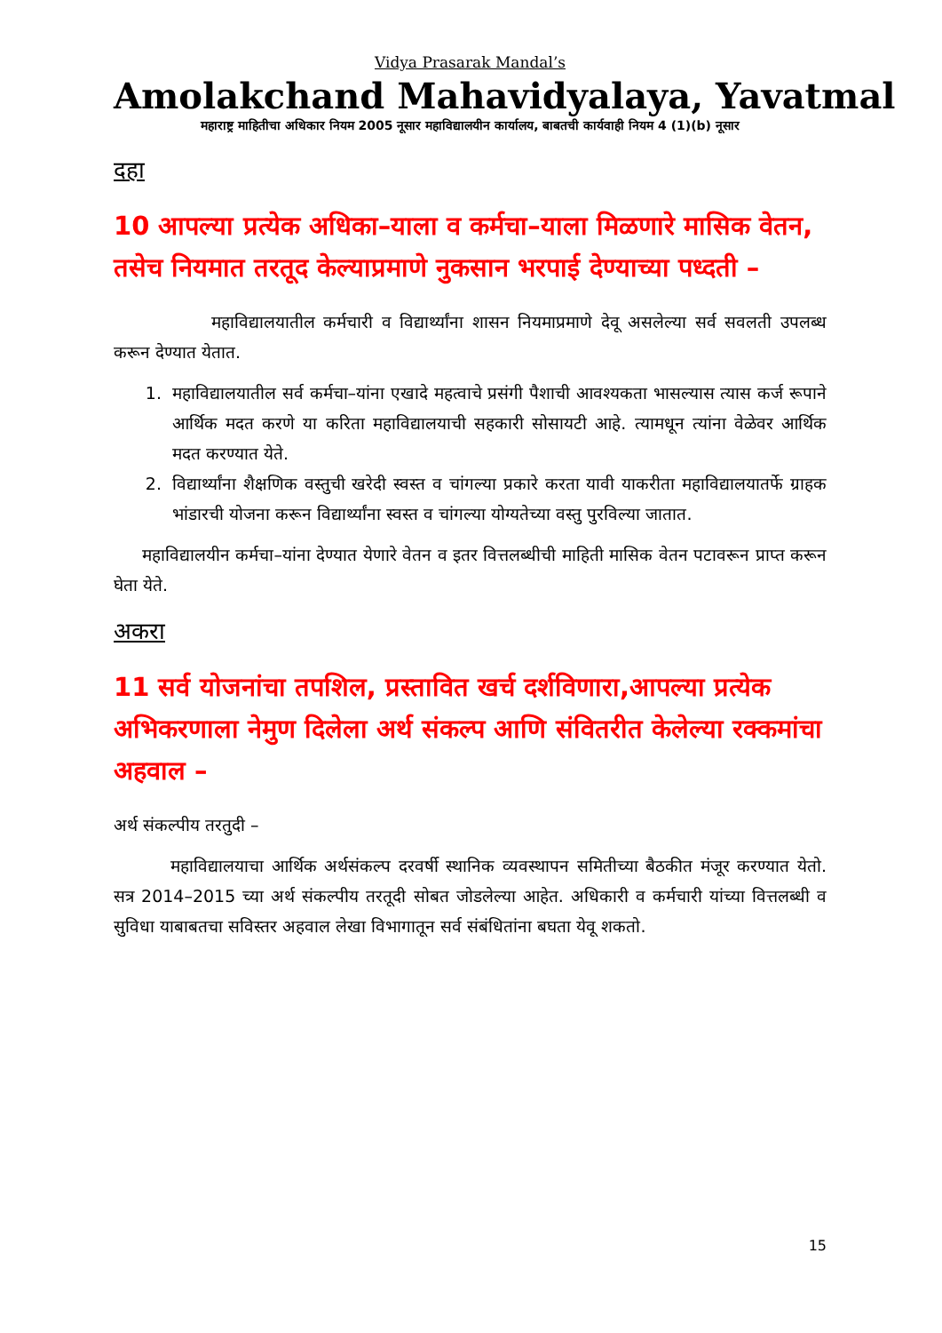Vidya Prasarak Mandal’s
Amolakchand Mahavidyalaya, Yavatmal
महाराष्ट्र माहितीचा अधिकार नियम 2005 नूसार महाविद्यालयीन कार्यालय, बाबतची कार्यवाही नियम 4 (1)(b) नूसार
दहा
10 आपल्या प्रत्येक अधिका–याला व कर्मचा–याला मिळणारे मासिक वेतन, तसेच नियमात तरतूद केल्याप्रमाणे नुकसान भरपाई देण्याच्या पध्दती –
महाविद्यालयातील कर्मचारी व विद्यार्थ्यांना शासन नियमाप्रमाणे देवू असलेल्या सर्व सवलती उपलब्ध करून देण्यात येतात.
1. महाविद्यालयातील सर्व कर्मचा–यांना एखादे महत्वाचे प्रसंगी पैशाची आवश्यकता भासल्यास त्यास कर्ज रूपाने आर्थिक मदत करणे या करिता महाविद्यालयाची सहकारी सोसायटी आहे. त्यामधून त्यांना वेळेवर आर्थिक मदत करण्यात येते.
2. विद्यार्थ्यांना शैक्षणिक वस्तुची खरेदी स्वस्त व चांगल्या प्रकारे करता यावी याकरीता महाविद्यालयातर्फे ग्राहक भांडारची योजना करून विद्यार्थ्यांना स्वस्त व चांगल्या योग्यतेच्या वस्तु पुरविल्या जातात.
महाविद्यालयीन कर्मचा–यांना देण्यात येणारे वेतन व इतर वित्तलब्धीची माहिती मासिक वेतन पटावरून प्राप्त करून घेता येते.
अकरा
11 सर्व योजनांचा तपशिल, प्रस्तावित खर्च दर्शविणारा,आपल्या प्रत्येक अभिकरणाला नेमुण दिलेला अर्थ संकल्प आणि संवितरीत केलेल्या रक्कमांचा अहवाल –
अर्थ संकल्पीय तरतुदी –
महाविद्यालयाचा आर्थिक अर्थसंकल्प दरवर्षी स्थानिक व्यवस्थापन समितीच्या बैठकीत मंजूर करण्यात येतो. सत्र 2014–2015 च्या अर्थ संकल्पीय तरतूदी सोबत जोडलेल्या आहेत. अधिकारी व कर्मचारी यांच्या वित्तलब्धी व सुविधा याबाबतचा सविस्तर अहवाल लेखा विभागातून सर्व संबंधितांना बघता येवू शकतो.
15